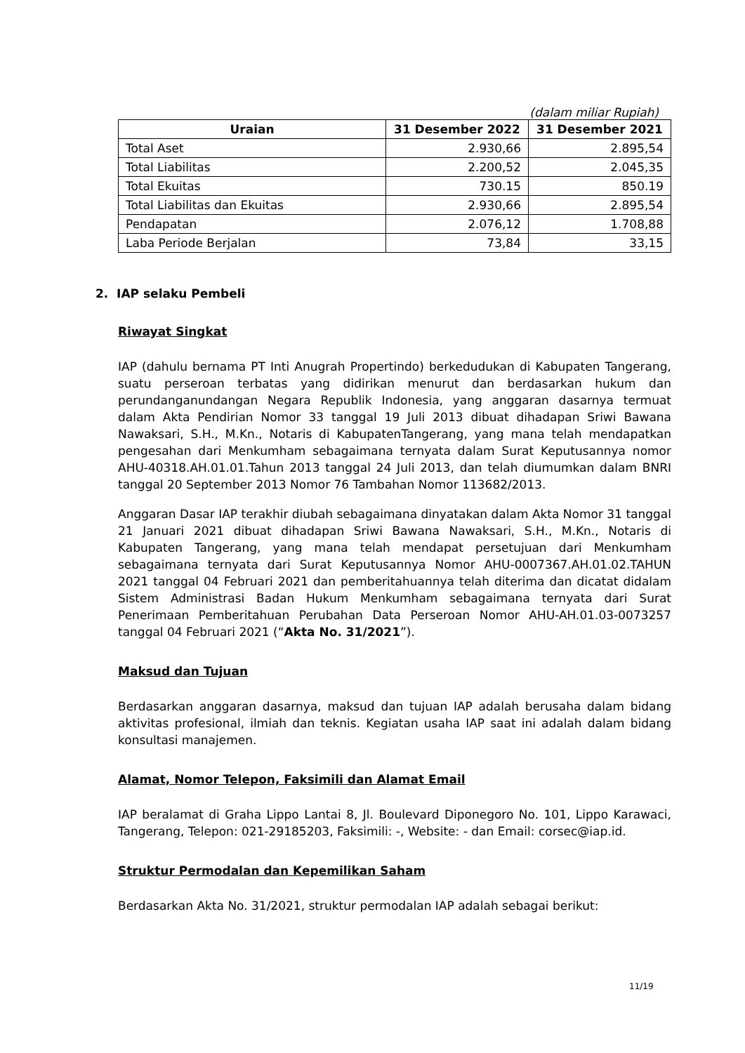(dalam miliar Rupiah)
| Uraian | 31 Desember 2022 | 31 Desember 2021 |
| --- | --- | --- |
| Total Aset | 2.930,66 | 2.895,54 |
| Total Liabilitas | 2.200,52 | 2.045,35 |
| Total Ekuitas | 730.15 | 850.19 |
| Total Liabilitas dan Ekuitas | 2.930,66 | 2.895,54 |
| Pendapatan | 2.076,12 | 1.708,88 |
| Laba Periode Berjalan | 73,84 | 33,15 |
2. IAP selaku Pembeli
Riwayat Singkat
IAP (dahulu bernama PT Inti Anugrah Propertindo) berkedudukan di Kabupaten Tangerang, suatu perseroan terbatas yang didirikan menurut dan berdasarkan hukum dan perundanganundangan Negara Republik Indonesia, yang anggaran dasarnya termuat dalam Akta Pendirian Nomor 33 tanggal 19 Juli 2013 dibuat dihadapan Sriwi Bawana Nawaksari, S.H., M.Kn., Notaris di KabupatenTangerang, yang mana telah mendapatkan pengesahan dari Menkumham sebagaimana ternyata dalam Surat Keputusannya nomor AHU-40318.AH.01.01.Tahun 2013 tanggal 24 Juli 2013, dan telah diumumkan dalam BNRI tanggal 20 September 2013 Nomor 76 Tambahan Nomor 113682/2013.
Anggaran Dasar IAP terakhir diubah sebagaimana dinyatakan dalam Akta Nomor 31 tanggal 21 Januari 2021 dibuat dihadapan Sriwi Bawana Nawaksari, S.H., M.Kn., Notaris di Kabupaten Tangerang, yang mana telah mendapat persetujuan dari Menkumham sebagaimana ternyata dari Surat Keputusannya Nomor AHU-0007367.AH.01.02.TAHUN 2021 tanggal 04 Februari 2021 dan pemberitahuannya telah diterima dan dicatat didalam Sistem Administrasi Badan Hukum Menkumham sebagaimana ternyata dari Surat Penerimaan Pemberitahuan Perubahan Data Perseroan Nomor AHU-AH.01.03-0073257 tanggal 04 Februari 2021 (“Akta No. 31/2021”).
Maksud dan Tujuan
Berdasarkan anggaran dasarnya, maksud dan tujuan IAP adalah berusaha dalam bidang aktivitas profesional, ilmiah dan teknis. Kegiatan usaha IAP saat ini adalah dalam bidang konsultasi manajemen.
Alamat, Nomor Telepon, Faksimili dan Alamat Email
IAP beralamat di Graha Lippo Lantai 8, Jl. Boulevard Diponegoro No. 101, Lippo Karawaci, Tangerang, Telepon: 021-29185203, Faksimili: -, Website: - dan Email: corsec@iap.id.
Struktur Permodalan dan Kepemilikan Saham
Berdasarkan Akta No. 31/2021, struktur permodalan IAP adalah sebagai berikut:
11/19